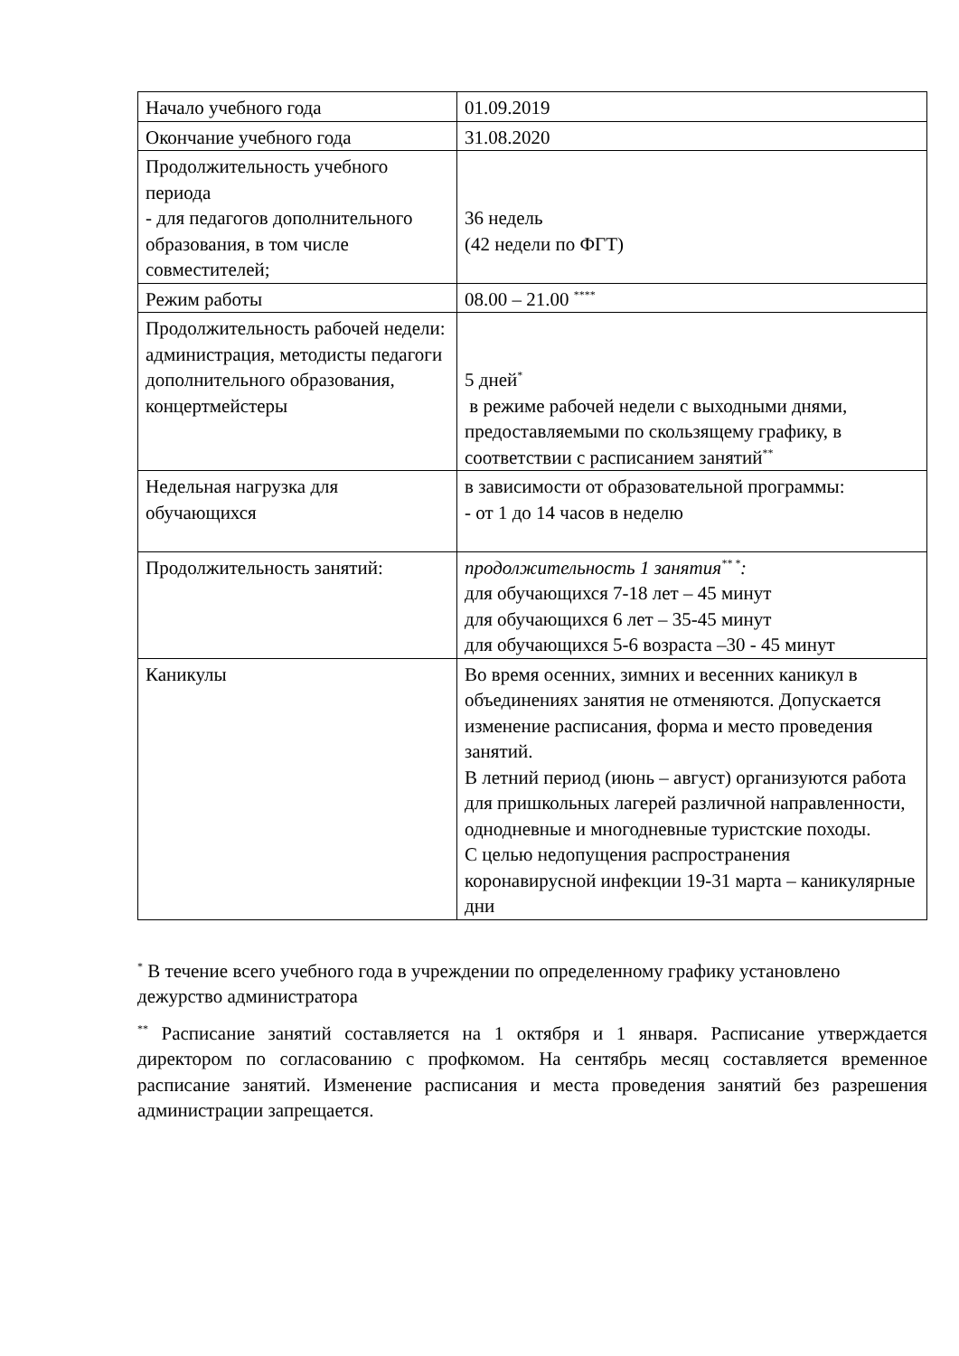| Начало учебного года | 01.09.2019 |
| Окончание учебного года | 31.08.2020 |
| Продолжительность учебного периода - для педагогов дополнительного образования, в том числе совместителей; | 36 недель (42 недели по ФГТ) |
| Режим работы | 08.00 – 21.00 <sup>****</sup> |
| Продолжительность рабочей недели: администрация, методисты педагоги дополнительного образования, концертмейстеры | 5 дней<sup>*</sup> в режиме рабочей недели с выходными днями, предоставляемыми по скользящему графику, в соответствии с расписанием занятий<sup>**</sup> |
| Недельная нагрузка для обучающихся | в зависимости от образовательной программы: - от 1 до 14 часов в неделю |
| Продолжительность занятий: | продолжительность 1 занятия<sup>** *</sup>: для обучающихся 7-18 лет – 45 минут для обучающихся 6 лет – 35-45 минут для обучающихся 5-6 возраста –30 - 45 минут |
| Каникулы | Во время осенних, зимних и весенних каникул в объединениях занятия не отменяются. Допускается изменение расписания, форма и место проведения занятий. В летний период (июнь – август) организуются работа для пришкольных лагерей различной направленности, однодневные и многодневные туристские походы. С целью недопущения распространения коронавирусной инфекции 19-31 марта – каникулярные дни |
<sup>*</sup> В течение всего учебного года в учреждении по определенному графику установлено дежурство администратора
<sup>**</sup> Расписание занятий составляется на 1 октября и 1 января. Расписание утверждается директором по согласованию с профкомом. На сентябрь месяц составляется временное расписание занятий. Изменение расписания и места проведения занятий без разрешения администрации запрещается.